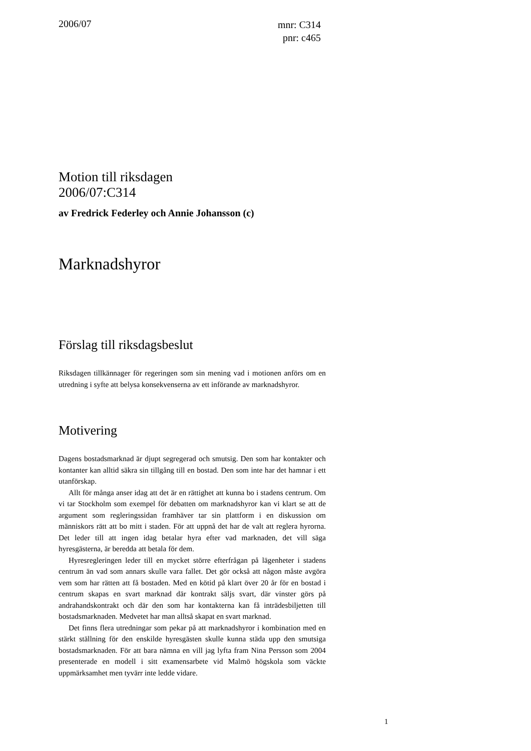2006/07
mnr: C314
pnr: c465
Motion till riksdagen
2006/07:C314
av Fredrick Federley och Annie Johansson (c)
Marknadshyror
Förslag till riksdagsbeslut
Riksdagen tillkännager för regeringen som sin mening vad i motionen anförs om en utredning i syfte att belysa konsekvenserna av ett införande av marknadshyror.
Motivering
Dagens bostadsmarknad är djupt segregerad och smutsig. Den som har kontakter och kontanter kan alltid säkra sin tillgång till en bostad. Den som inte har det hamnar i ett utanförskap.
Allt för många anser idag att det är en rättighet att kunna bo i stadens centrum. Om vi tar Stockholm som exempel för debatten om marknadshyror kan vi klart se att de argument som regleringssidan framhäver tar sin plattform i en diskussion om människors rätt att bo mitt i staden. För att uppnå det har de valt att reglera hyrorna. Det leder till att ingen idag betalar hyra efter vad marknaden, det vill säga hyresgästerna, är beredda att betala för dem.
Hyresregleringen leder till en mycket större efterfrågan på lägenheter i stadens centrum än vad som annars skulle vara fallet. Det gör också att någon måste avgöra vem som har rätten att få bostaden. Med en kötid på klart över 20 år för en bostad i centrum skapas en svart marknad där kontrakt säljs svart, där vinster görs på andrahandskontrakt och där den som har kontakterna kan få inträdesbiljetten till bostadsmarknaden. Medvetet har man alltså skapat en svart marknad.
Det finns flera utredningar som pekar på att marknadshyror i kombination med en stärkt ställning för den enskilde hyresgästen skulle kunna städa upp den smutsiga bostadsmarknaden. För att bara nämna en vill jag lyfta fram Nina Persson som 2004 presenterade en modell i sitt examensarbete vid Malmö högskola som väckte uppmärksamhet men tyvärr inte ledde vidare.
1